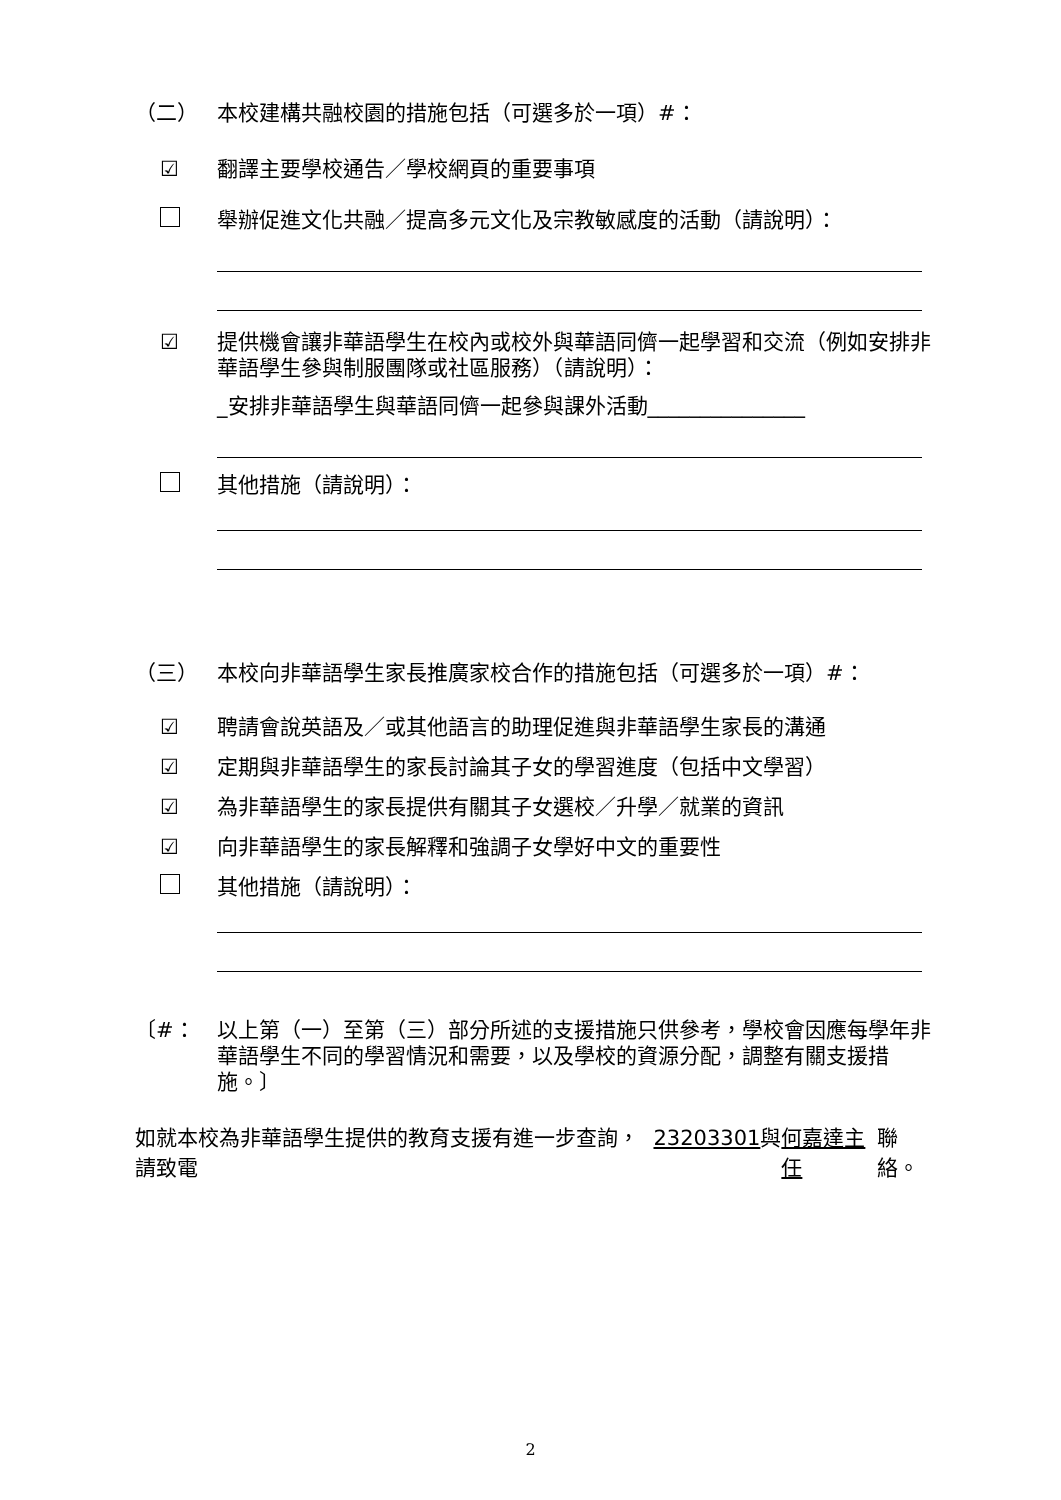（二） 本校建構共融校園的措施包括（可選多於一項）#：
☑ 翻譯主要學校通告／學校網頁的重要事項
舉辦促進文化共融／提高多元文化及宗教敏感度的活動（請說明）：
☑ 提供機會讓非華語學生在校內或校外與華語同儕一起學習和交流（例如安排非華語學生參與制服團隊或社區服務）（請說明）：
_安排非華語學生與華語同儕一起參與課外活動_______________
其他措施（請說明）：
（三） 本校向非華語學生家長推廣家校合作的措施包括（可選多於一項）#：
☑ 聘請會說英語及／或其他語言的助理促進與非華語學生家長的溝通
☑ 定期與非華語學生的家長討論其子女的學習進度（包括中文學習）
☑ 為非華語學生的家長提供有關其子女選校／升學／就業的資訊
☑ 向非華語學生的家長解釋和強調子女學好中文的重要性
其他措施（請說明）：
〔#： 以上第（一）至第（三）部分所述的支援措施只供參考，學校會因應每學年非華語學生不同的學習情況和需要，以及學校的資源分配，調整有關支援措施。〕
如就本校為非華語學生提供的教育支援有進一步查詢，請致電 23203301 與 何嘉達主任 聯絡。
2